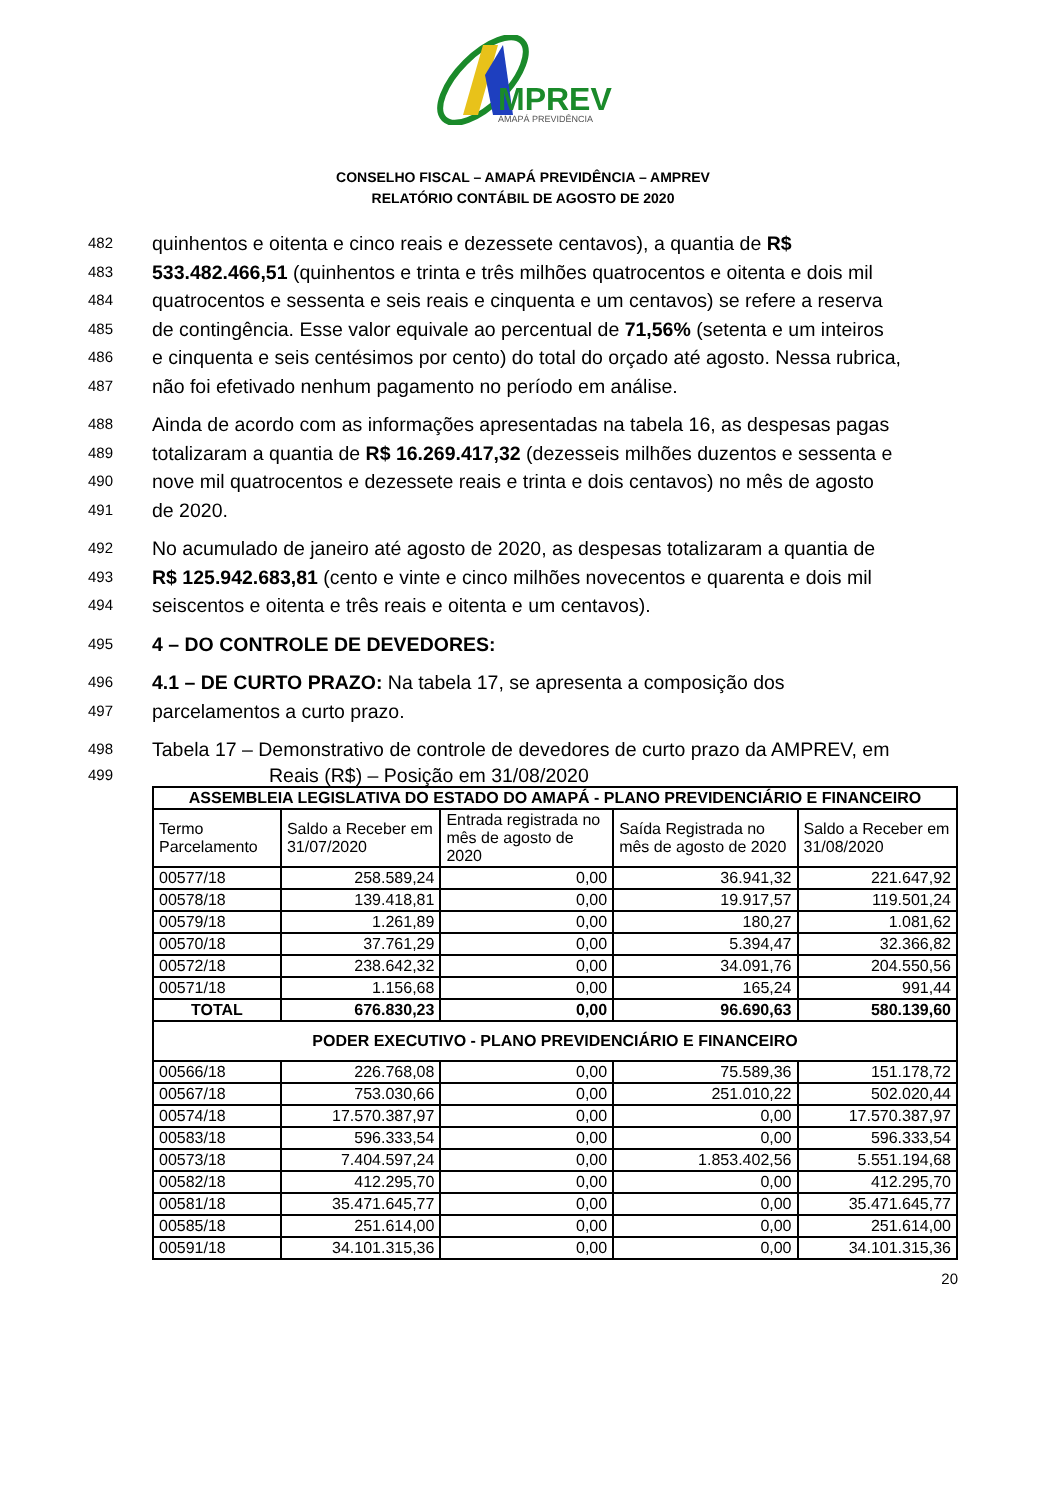MPREV
AMAPÁ PREVIDÊNCIA
CONSELHO FISCAL – AMAPÁ PREVIDÊNCIA – AMPREV
RELATÓRIO CONTÁBIL DE AGOSTO DE 2020
482 quinhentos e oitenta e cinco reais e dezessete centavos), a quantia de R$
483 533.482.466,51 (quinhentos e trinta e três milhões quatrocentos e oitenta e dois mil
484 quatrocentos e sessenta e seis reais e cinquenta e um centavos) se refere a reserva
485 de contingência. Esse valor equivale ao percentual de 71,56% (setenta e um inteiros
486 e cinquenta e seis centésimos por cento) do total do orçado até agosto. Nessa rubrica,
487 não foi efetivado nenhum pagamento no período em análise.
488 Ainda de acordo com as informações apresentadas na tabela 16, as despesas pagas
489 totalizaram a quantia de R$ 16.269.417,32 (dezesseis milhões duzentos e sessenta e
490 nove mil quatrocentos e dezessete reais e trinta e dois centavos) no mês de agosto
491 de 2020.
492 No acumulado de janeiro até agosto de 2020, as despesas totalizaram a quantia de
493 R$ 125.942.683,81 (cento e vinte e cinco milhões novecentos e quarenta e dois mil
494 seiscentos e oitenta e três reais e oitenta e um centavos).
495 4 – DO CONTROLE DE DEVEDORES:
496 4.1 – DE CURTO PRAZO: Na tabela 17, se apresenta a composição dos
497 parcelamentos a curto prazo.
498 Tabela 17 – Demonstrativo de controle de devedores de curto prazo da AMPREV, em
499 Reais (R$) – Posição em 31/08/2020
| ASSEMBLEIA LEGISLATIVA DO ESTADO DO AMAPÁ - PLANO PREVIDENCIÁRIO E FINANCEIRO | | | | |
| --- | --- | --- | --- | --- |
| Termo Parcelamento | Saldo a Receber em 31/07/2020 | Entrada registrada no mês de agosto de 2020 | Saída Registrada no mês de agosto de 2020 | Saldo a Receber em 31/08/2020 |
| 00577/18 | 258.589,24 | 0,00 | 36.941,32 | 221.647,92 |
| 00578/18 | 139.418,81 | 0,00 | 19.917,57 | 119.501,24 |
| 00579/18 | 1.261,89 | 0,00 | 180,27 | 1.081,62 |
| 00570/18 | 37.761,29 | 0,00 | 5.394,47 | 32.366,82 |
| 00572/18 | 238.642,32 | 0,00 | 34.091,76 | 204.550,56 |
| 00571/18 | 1.156,68 | 0,00 | 165,24 | 991,44 |
| TOTAL | 676.830,23 | 0,00 | 96.690,63 | 580.139,60 |
| PODER EXECUTIVO - PLANO PREVIDENCIÁRIO E FINANCEIRO | | | | |
| 00566/18 | 226.768,08 | 0,00 | 75.589,36 | 151.178,72 |
| 00567/18 | 753.030,66 | 0,00 | 251.010,22 | 502.020,44 |
| 00574/18 | 17.570.387,97 | 0,00 | 0,00 | 17.570.387,97 |
| 00583/18 | 596.333,54 | 0,00 | 0,00 | 596.333,54 |
| 00573/18 | 7.404.597,24 | 0,00 | 1.853.402,56 | 5.551.194,68 |
| 00582/18 | 412.295,70 | 0,00 | 0,00 | 412.295,70 |
| 00581/18 | 35.471.645,77 | 0,00 | 0,00 | 35.471.645,77 |
| 00585/18 | 251.614,00 | 0,00 | 0,00 | 251.614,00 |
| 00591/18 | 34.101.315,36 | 0,00 | 0,00 | 34.101.315,36 |
20